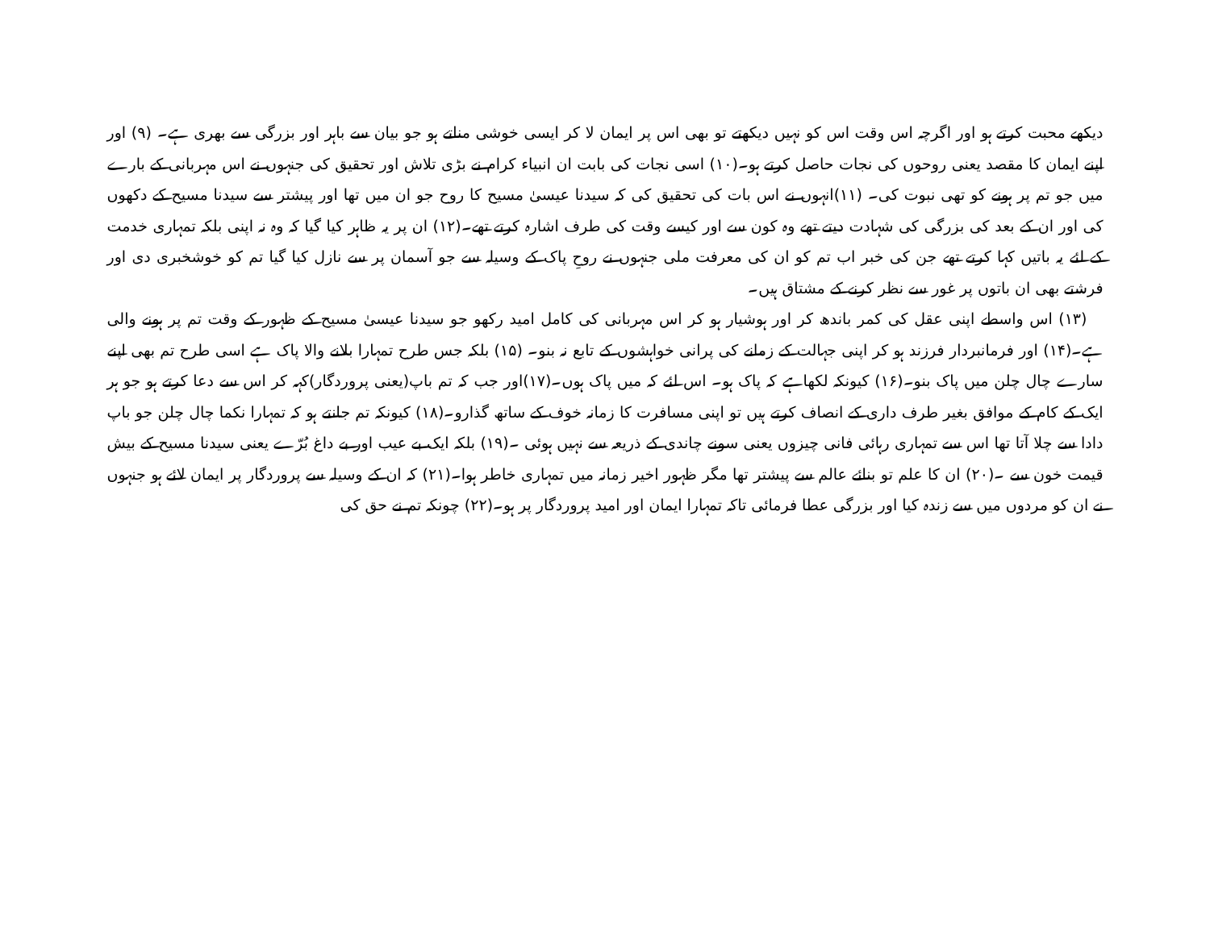دیکھے محبت کرتے ہو اور اگرچہ اس وقت اس کو نہیں دیکھتے تو بھی اس پر ایمان لا کر ایسی خوشی مناتے ہو جو بیان سے باہر اور بزرگی سے بھری ہے۔ (۹) اور اپنے ایمان کا مقصد یعنی روحوں کی نجات حاصل کرتے ہو۔(۱۰) اسی نجات کی بابت ان انبیاء کرام نے بڑی تلاش اور تحقیق کی جنہوں نے اس مہربانی کے بارے میں جو تم پر ہونے کو تھی نبوت کی۔ (۱۱)انہوں نے اس بات کی تحقیق کی کہ سیدنا عیسیٰ مسیح کا روح جو ان میں تھا اور پیشتر سے سیدنا مسیح کے دکھوں کی اور ان کے بعد کی بزرگی کی شہادت دیتے تھے وہ کون سے اور کیسے وقت کی طرف اشارہ کرتے تھے۔(۱۲) ان پر یہ ظاہر کیا گیا کہ وہ نہ اپنی بلکہ تمہاری خدمت کے لئے یہ باتیں کہا کرتے تھے جن کی خبر اب تم کو ان کی معرفت ملی جنہوں نے روحِ پاک کے وسیلہ سے جو آسمان پر سے نازل کیا گیا تم کو خوشخبری دی اور فرشتے بھی ان باتوں پر غور سے نظر کرنے کے مشتاق ہیں۔
(۱۳) اس واسطے اپنی عقل کی کمر باندھ کر اور ہوشیار ہو کر اس مہربانی کی کامل امید رکھو جو سیدنا عیسیٰ مسیح کے ظہور کے وقت تم پر ہونے والی ہے۔(۱۴) اور فرمانبردار فرزند ہو کر اپنی جہالت کے زمانے کی پرانی خواہشوں کے تابع نہ بنو۔ (۱۵) بلکہ جس طرح تمہارا بلانے والا پاک ہے اسی طرح تم بھی اپنے سارے چال چلن میں پاک بنو۔(۱۶) کیونکہ لکھاہے کہ پاک ہو۔ اس لئے کہ میں پاک ہوں۔(۱۷)اور جب کہ تم باپ(یعنی پروردگار)کہہ کر اس سے دعا کرتے ہو جو ہر ایک کے کام کے موافق بغیر طرف داری کے انصاف کرتے ہیں تو اپنی مسافرت کا زمانہ خوف کے ساتھ گذارو۔(۱۸) کیونکہ تم جانتے ہو کہ تمہارا نکما چال چلن جو باپ دادا سے چلا آتا تھا اس سے تمہاری رہائی فانی چیزوں یعنی سونے چاندی کے ذریعہ سے نہیں ہوئی ۔(۱۹) بلکہ ایک بے عیب اور بے داغ بُرّے یعنی سیدنا مسیح کے بیش قیمت خون سے ۔(۲۰) ان کا علم تو بنائے عالم سے پیشتر تھا مگر ظہور اخیر زمانہ میں تمہاری خاطر ہوا۔(۲۱) کہ ان کے وسیلہ سے پروردگار پر ایمان لائے ہو جنہوں نے ان کو مردوں میں سے زندہ کیا اور بزرگی عطا فرمائی تاکہ تمہارا ایمان اور امید پروردگار پر ہو۔(۲۲) چونکہ تم نے حق کی